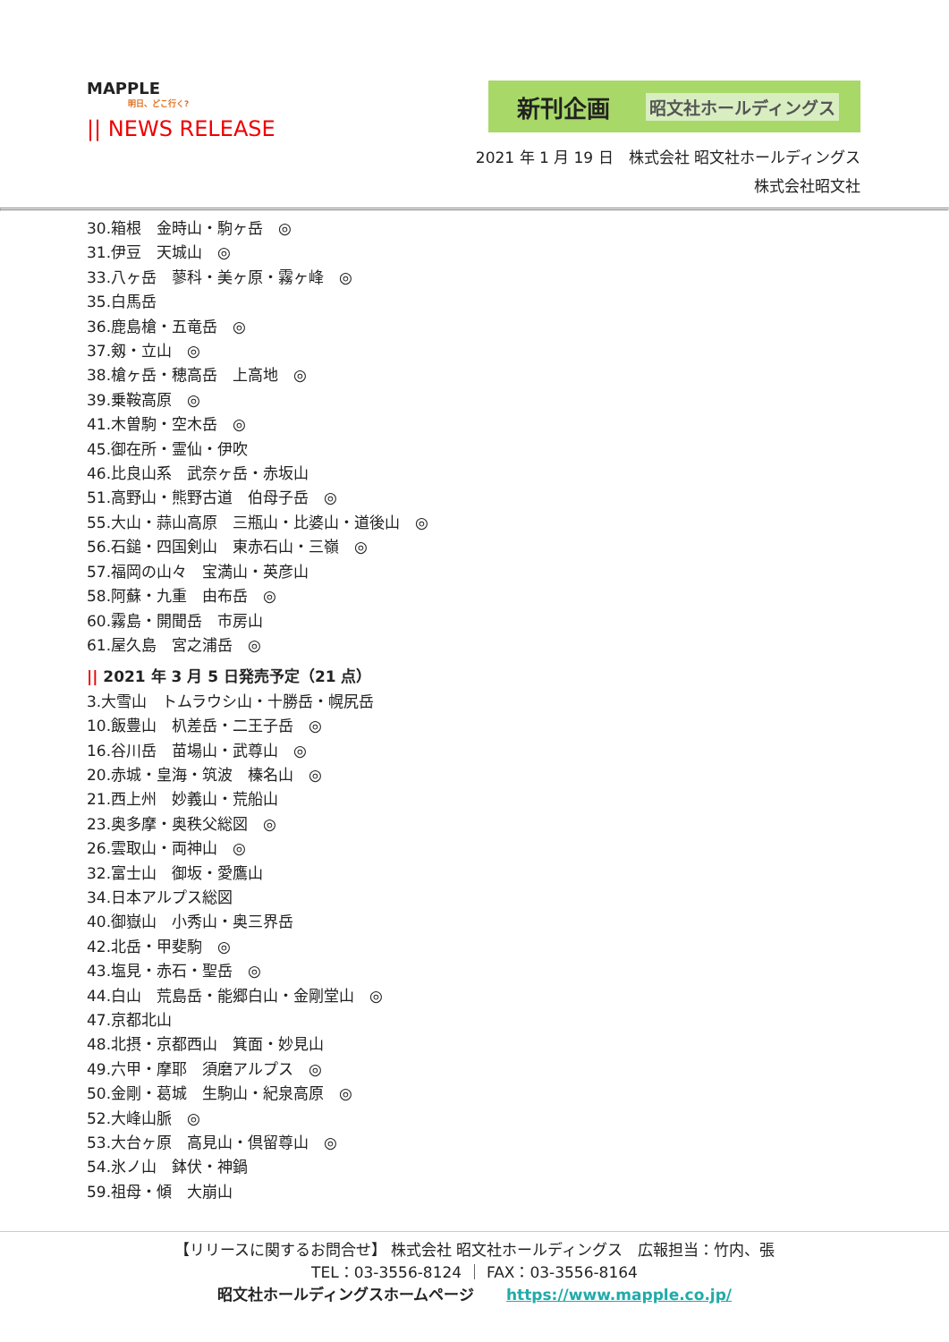MAPPLE
明日、どこ行く?
|| NEWS RELEASE
新刊企画 昭文社ホールディングス
2021 年 1 月 19 日　株式会社 昭文社ホールディングス
株式会社昭文社
30.箱根　金時山・駒ヶ岳　◎
31.伊豆　天城山　◎
33.八ヶ岳　蓼科・美ヶ原・霧ヶ峰　◎
35.白馬岳
36.鹿島槍・五竜岳　◎
37.剱・立山　◎
38.槍ヶ岳・穂高岳　上高地　◎
39.乗鞍高原　◎
41.木曽駒・空木岳　◎
45.御在所・霊仙・伊吹
46.比良山系　武奈ヶ岳・赤坂山
51.高野山・熊野古道　伯母子岳　◎
55.大山・蒜山高原　三瓶山・比婆山・道後山　◎
56.石鎚・四国剣山　東赤石山・三嶺　◎
57.福岡の山々　宝満山・英彦山
58.阿蘇・九重　由布岳　◎
60.霧島・開聞岳　市房山
61.屋久島　宮之浦岳　◎
|| 2021 年 3 月 5 日発売予定（21 点）
3.大雪山　トムラウシ山・十勝岳・幌尻岳
10.飯豊山　朳差岳・二王子岳　◎
16.谷川岳　苗場山・武尊山　◎
20.赤城・皇海・筑波　榛名山　◎
21.西上州　妙義山・荒船山
23.奥多摩・奥秩父総図　◎
26.雲取山・両神山　◎
32.富士山　御坂・愛鷹山
34.日本アルプス総図
40.御嶽山　小秀山・奥三界岳
42.北岳・甲斐駒　◎
43.塩見・赤石・聖岳　◎
44.白山　荒島岳・能郷白山・金剛堂山　◎
47.京都北山
48.北摂・京都西山　箕面・妙見山
49.六甲・摩耶　須磨アルプス　◎
50.金剛・葛城　生駒山・紀泉高原　◎
52.大峰山脈　◎
53.大台ヶ原　高見山・倶留尊山　◎
54.氷ノ山　鉢伏・神鍋
59.祖母・傾　大崩山
【リリースに関するお問合せ】 株式会社 昭文社ホールディングス　広報担当：竹内、張
TEL：03-3556-8124 ｜ FAX：03-3556-8164
昭文社ホールディングスホームページ https://www.mapple.co.jp/